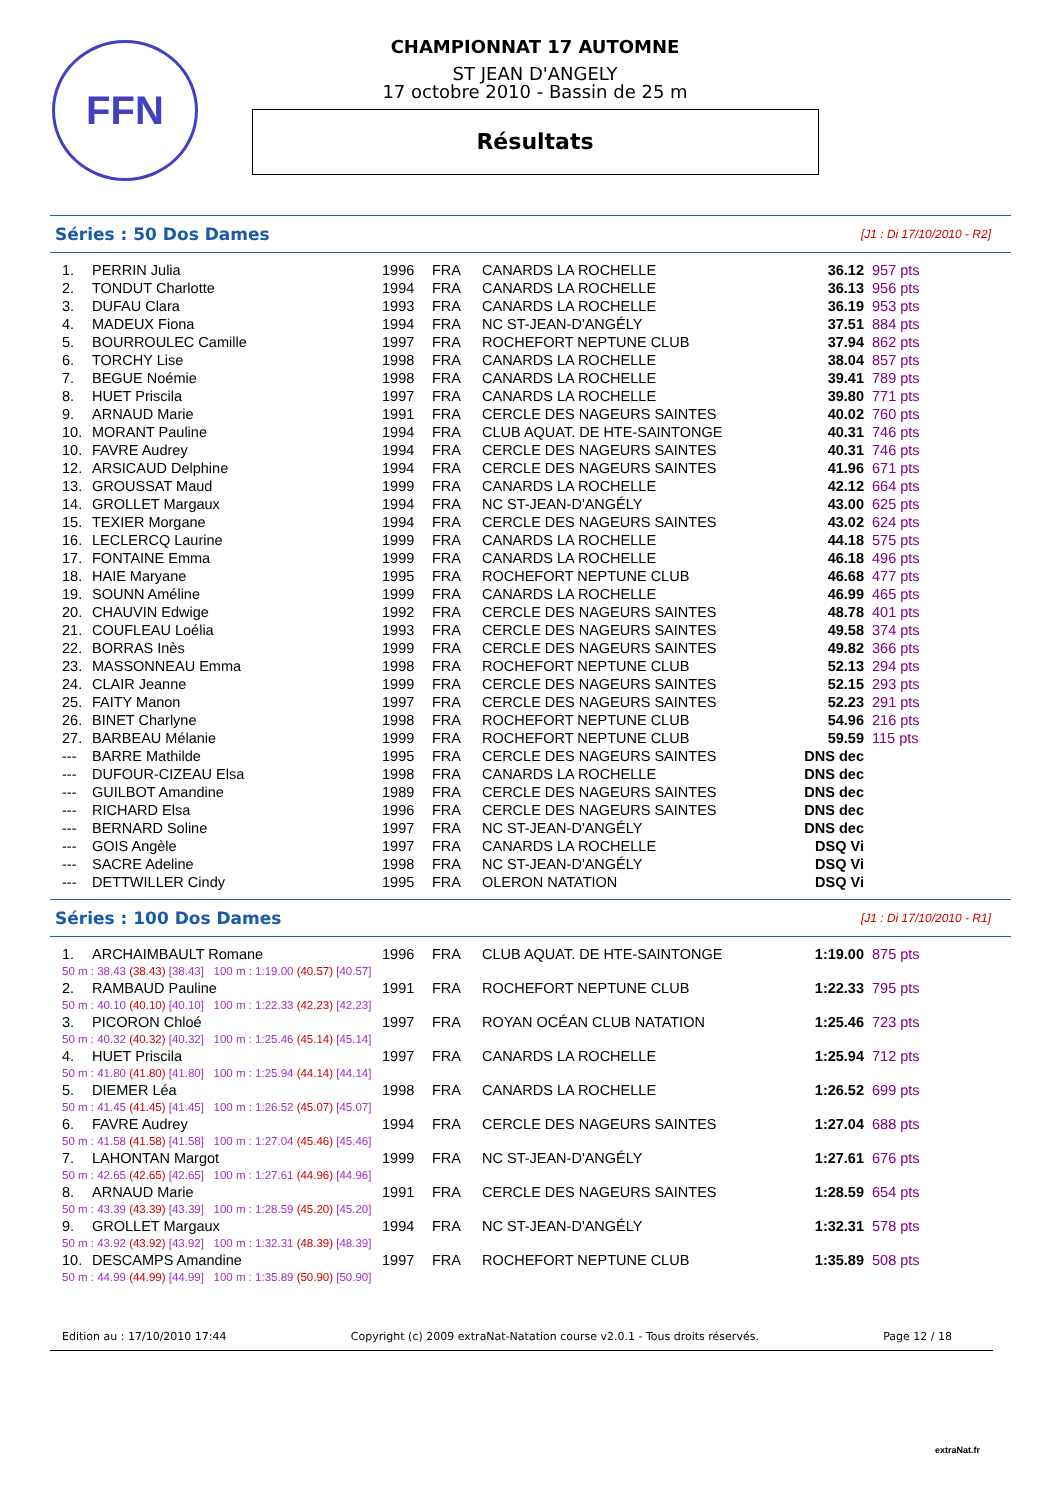FFN
CHAMPIONNAT 17 AUTOMNE
ST JEAN D'ANGELY
17 octobre 2010 - Bassin de 25 m
Résultats
Séries : 50 Dos Dames [J1 : Di 17/10/2010 - R2]
| 1. | PERRIN Julia | 1996 | FRA | CANARDS LA ROCHELLE | 36.12 | 957 pts |
| 2. | TONDUT Charlotte | 1994 | FRA | CANARDS LA ROCHELLE | 36.13 | 956 pts |
| 3. | DUFAU Clara | 1993 | FRA | CANARDS LA ROCHELLE | 36.19 | 953 pts |
| 4. | MADEUX Fiona | 1994 | FRA | NC ST-JEAN-D'ANGÉLY | 37.51 | 884 pts |
| 5. | BOURROULEC Camille | 1997 | FRA | ROCHEFORT NEPTUNE CLUB | 37.94 | 862 pts |
| 6. | TORCHY Lise | 1998 | FRA | CANARDS LA ROCHELLE | 38.04 | 857 pts |
| 7. | BEGUE Noémie | 1998 | FRA | CANARDS LA ROCHELLE | 39.41 | 789 pts |
| 8. | HUET Priscila | 1997 | FRA | CANARDS LA ROCHELLE | 39.80 | 771 pts |
| 9. | ARNAUD Marie | 1991 | FRA | CERCLE DES NAGEURS SAINTES | 40.02 | 760 pts |
| 10. | MORANT Pauline | 1994 | FRA | CLUB AQUAT. DE HTE-SAINTONGE | 40.31 | 746 pts |
| 10. | FAVRE Audrey | 1994 | FRA | CERCLE DES NAGEURS SAINTES | 40.31 | 746 pts |
| 12. | ARSICAUD Delphine | 1994 | FRA | CERCLE DES NAGEURS SAINTES | 41.96 | 671 pts |
| 13. | GROUSSAT Maud | 1999 | FRA | CANARDS LA ROCHELLE | 42.12 | 664 pts |
| 14. | GROLLET Margaux | 1994 | FRA | NC ST-JEAN-D'ANGÉLY | 43.00 | 625 pts |
| 15. | TEXIER Morgane | 1994 | FRA | CERCLE DES NAGEURS SAINTES | 43.02 | 624 pts |
| 16. | LECLERCQ Laurine | 1999 | FRA | CANARDS LA ROCHELLE | 44.18 | 575 pts |
| 17. | FONTAINE Emma | 1999 | FRA | CANARDS LA ROCHELLE | 46.18 | 496 pts |
| 18. | HAIE Maryane | 1995 | FRA | ROCHEFORT NEPTUNE CLUB | 46.68 | 477 pts |
| 19. | SOUNN Améline | 1999 | FRA | CANARDS LA ROCHELLE | 46.99 | 465 pts |
| 20. | CHAUVIN Edwige | 1992 | FRA | CERCLE DES NAGEURS SAINTES | 48.78 | 401 pts |
| 21. | COUFLEAU Loélia | 1993 | FRA | CERCLE DES NAGEURS SAINTES | 49.58 | 374 pts |
| 22. | BORRAS Inès | 1999 | FRA | CERCLE DES NAGEURS SAINTES | 49.82 | 366 pts |
| 23. | MASSONNEAU Emma | 1998 | FRA | ROCHEFORT NEPTUNE CLUB | 52.13 | 294 pts |
| 24. | CLAIR Jeanne | 1999 | FRA | CERCLE DES NAGEURS SAINTES | 52.15 | 293 pts |
| 25. | FAITY Manon | 1997 | FRA | CERCLE DES NAGEURS SAINTES | 52.23 | 291 pts |
| 26. | BINET Charlyne | 1998 | FRA | ROCHEFORT NEPTUNE CLUB | 54.96 | 216 pts |
| 27. | BARBEAU Mélanie | 1999 | FRA | ROCHEFORT NEPTUNE CLUB | 59.59 | 115 pts |
| --- | BARRE Mathilde | 1995 | FRA | CERCLE DES NAGEURS SAINTES | DNS dec | |
| --- | DUFOUR-CIZEAU Elsa | 1998 | FRA | CANARDS LA ROCHELLE | DNS dec | |
| --- | GUILBOT Amandine | 1989 | FRA | CERCLE DES NAGEURS SAINTES | DNS dec | |
| --- | RICHARD Elsa | 1996 | FRA | CERCLE DES NAGEURS SAINTES | DNS dec | |
| --- | BERNARD Soline | 1997 | FRA | NC ST-JEAN-D'ANGÉLY | DNS dec | |
| --- | GOIS Angèle | 1997 | FRA | CANARDS LA ROCHELLE | DSQ Vi | |
| --- | SACRE Adeline | 1998 | FRA | NC ST-JEAN-D'ANGÉLY | DSQ Vi | |
| --- | DETTWILLER Cindy | 1995 | FRA | OLERON NATATION | DSQ Vi | |
Séries : 100 Dos Dames [J1 : Di 17/10/2010 - R1]
| 1. | ARCHAIMBAULT Romane | 1996 | FRA | CLUB AQUAT. DE HTE-SAINTONGE | 1:19.00 | 875 pts |
| 50 m : 38.43 (38.43) [38.43] 100 m : 1:19.00 (40.57) [40.57] | | | | | | |
| 2. | RAMBAUD Pauline | 1991 | FRA | ROCHEFORT NEPTUNE CLUB | 1:22.33 | 795 pts |
| 50 m : 40.10 (40.10) [40.10] 100 m : 1:22.33 (42.23) [42.23] | | | | | | |
| 3. | PICORON Chloé | 1997 | FRA | ROYAN OCÉAN CLUB NATATION | 1:25.46 | 723 pts |
| 50 m : 40.32 (40.32) [40.32] 100 m : 1:25.46 (45.14) [45.14] | | | | | | |
| 4. | HUET Priscila | 1997 | FRA | CANARDS LA ROCHELLE | 1:25.94 | 712 pts |
| 50 m : 41.80 (41.80) [41.80] 100 m : 1:25.94 (44.14) [44.14] | | | | | | |
| 5. | DIEMER Léa | 1998 | FRA | CANARDS LA ROCHELLE | 1:26.52 | 699 pts |
| 50 m : 41.45 (41.45) [41.45] 100 m : 1:26.52 (45.07) [45.07] | | | | | | |
| 6. | FAVRE Audrey | 1994 | FRA | CERCLE DES NAGEURS SAINTES | 1:27.04 | 688 pts |
| 50 m : 41.58 (41.58) [41.58] 100 m : 1:27.04 (45.46) [45.46] | | | | | | |
| 7. | LAHONTAN Margot | 1999 | FRA | NC ST-JEAN-D'ANGÉLY | 1:27.61 | 676 pts |
| 50 m : 42.65 (42.65) [42.65] 100 m : 1:27.61 (44.96) [44.96] | | | | | | |
| 8. | ARNAUD Marie | 1991 | FRA | CERCLE DES NAGEURS SAINTES | 1:28.59 | 654 pts |
| 50 m : 43.39 (43.39) [43.39] 100 m : 1:28.59 (45.20) [45.20] | | | | | | |
| 9. | GROLLET Margaux | 1994 | FRA | NC ST-JEAN-D'ANGÉLY | 1:32.31 | 578 pts |
| 50 m : 43.92 (43.92) [43.92] 100 m : 1:32.31 (48.39) [48.39] | | | | | | |
| 10. | DESCAMPS Amandine | 1997 | FRA | ROCHEFORT NEPTUNE CLUB | 1:35.89 | 508 pts |
| 50 m : 44.99 (44.99) [44.99] 100 m : 1:35.89 (50.90) [50.90] | | | | | | |
Edition au : 17/10/2010 17:44 Copyright (c) 2009 extraNat-Natation course v2.0.1 - Tous droits réservés. Page 12 / 18
extraNat.fr